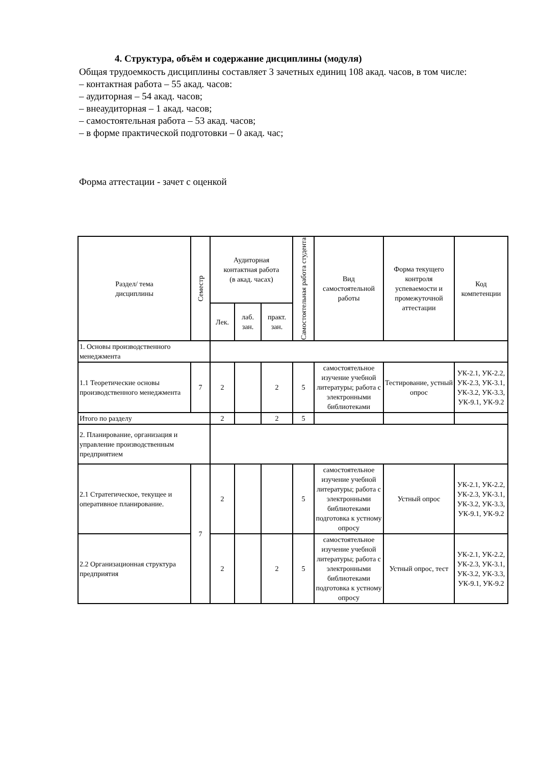4. Структура, объём и содержание дисциплины (модуля)
Общая трудоемкость дисциплины составляет 3 зачетных единиц 108 акад. часов, в том числе:
– контактная работа – 55 акад. часов:
– аудиторная – 54 акад. часов;
– внеаудиторная – 1 акад. часов;
– самостоятельная работа – 53 акад. часов;
– в форме практической подготовки – 0 акад. час;
Форма аттестации - зачет с оценкой
| Раздел/ тема дисциплины | Семестр | Аудиторная контактная работа (в акад. часах) | | | Самостоятельная работа студента | Вид самостоятельной работы | Форма текущего контроля успеваемости и промежуточной аттестации | Код компетенции |
| --- | --- | --- | --- | --- | --- | --- | --- | --- |
| | | Лек. | лаб. зан. | практ. зан. | | | | |
| 1. Основы производственного менеджмента | | | | | | | | |
| 1.1 Теоретические основы производственного менеджмента | 7 | 2 | | 2 | 5 | самостоятельное изучение учебной литературы; работа с электронными библиотеками | Тестирование, устный опрос | УК-2.1, УК-2.2, УК-2.3, УК-3.1, УК-3.2, УК-3.3, УК-9.1, УК-9.2 |
| Итого по разделу | | 2 | | 2 | 5 | | | |
| 2. Планирование, организация и управление производственным предприятием | | | | | | | | |
| 2.1 Стратегическое, текущее и оперативное планирование. | 7 | 2 | | | 5 | самостоятельное изучение учебной литературы; работа с электронными библиотеками подготовка к устному опросу | Устный опрос | УК-2.1, УК-2.2, УК-2.3, УК-3.1, УК-3.2, УК-3.3, УК-9.1, УК-9.2 |
| 2.2 Организационная структура предприятия | | 2 | | 2 | 5 | самостоятельное изучение учебной литературы; работа с электронными библиотеками подготовка к устному опросу | Устный опрос, тест | УК-2.1, УК-2.2, УК-2.3, УК-3.1, УК-3.2, УК-3.3, УК-9.1, УК-9.2 |